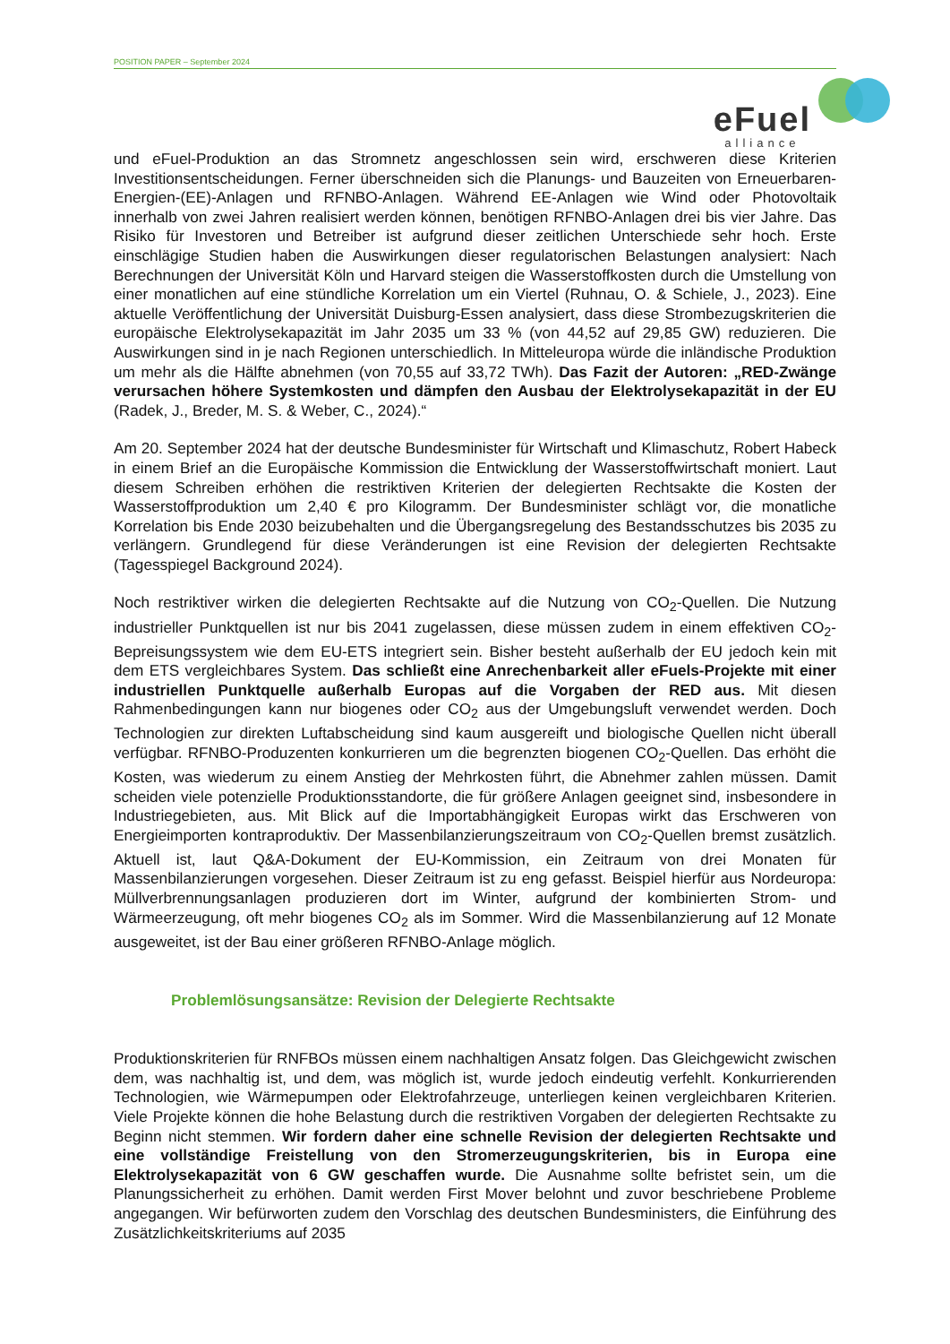POSITION PAPER – September 2024
eFuel
alliance
und eFuel-Produktion an das Stromnetz angeschlossen sein wird, erschweren diese Kriterien Investitionsentscheidungen. Ferner überschneiden sich die Planungs- und Bauzeiten von Erneuerbaren-Energien-(EE)-Anlagen und RFNBO-Anlagen. Während EE-Anlagen wie Wind oder Photovoltaik innerhalb von zwei Jahren realisiert werden können, benötigen RFNBO-Anlagen drei bis vier Jahre. Das Risiko für Investoren und Betreiber ist aufgrund dieser zeitlichen Unterschiede sehr hoch. Erste einschlägige Studien haben die Auswirkungen dieser regulatorischen Belastungen analysiert: Nach Berechnungen der Universität Köln und Harvard steigen die Wasserstoffkosten durch die Umstellung von einer monatlichen auf eine stündliche Korrelation um ein Viertel (Ruhnau, O. & Schiele, J., 2023). Eine aktuelle Veröffentlichung der Universität Duisburg-Essen analysiert, dass diese Strombezugskriterien die europäische Elektrolysekapazität im Jahr 2035 um 33 % (von 44,52 auf 29,85 GW) reduzieren. Die Auswirkungen sind in je nach Regionen unterschiedlich. In Mitteleuropa würde die inländische Produktion um mehr als die Hälfte abnehmen (von 70,55 auf 33,72 TWh). Das Fazit der Autoren: „RED-Zwänge verursachen höhere Systemkosten und dämpfen den Ausbau der Elektrolysekapazität in der EU (Radek, J., Breder, M. S. & Weber, C., 2024).“
Am 20. September 2024 hat der deutsche Bundesminister für Wirtschaft und Klimaschutz, Robert Habeck in einem Brief an die Europäische Kommission die Entwicklung der Wasserstoffwirtschaft moniert. Laut diesem Schreiben erhöhen die restriktiven Kriterien der delegierten Rechtsakte die Kosten der Wasserstoffproduktion um 2,40 € pro Kilogramm. Der Bundesminister schlägt vor, die monatliche Korrelation bis Ende 2030 beizubehalten und die Übergangsregelung des Bestandsschutzes bis 2035 zu verlängern. Grundlegend für diese Veränderungen ist eine Revision der delegierten Rechtsakte (Tagesspiegel Background 2024).
Noch restriktiver wirken die delegierten Rechtsakte auf die Nutzung von CO<sub>2</sub>-Quellen. Die Nutzung industrieller Punktquellen ist nur bis 2041 zugelassen, diese müssen zudem in einem effektiven CO<sub>2</sub>-Bepreisungssystem wie dem EU-ETS integriert sein. Bisher besteht außerhalb der EU jedoch kein mit dem ETS vergleichbares System. Das schließt eine Anrechenbarkeit aller eFuels-Projekte mit einer industriellen Punktquelle außerhalb Europas auf die Vorgaben der RED aus. Mit diesen Rahmenbedingungen kann nur biogenes oder CO<sub>2</sub> aus der Umgebungsluft verwendet werden. Doch Technologien zur direkten Luftabscheidung sind kaum ausgereift und biologische Quellen nicht überall verfügbar. RFNBO-Produzenten konkurrieren um die begrenzten biogenen CO<sub>2</sub>-Quellen. Das erhöht die Kosten, was wiederum zu einem Anstieg der Mehrkosten führt, die Abnehmer zahlen müssen. Damit scheiden viele potenzielle Produktionsstandorte, die für größere Anlagen geeignet sind, insbesondere in Industriegebieten, aus. Mit Blick auf die Importabhängigkeit Europas wirkt das Erschweren von Energieimporten kontraproduktiv. Der Massenbilanzierungszeitraum von CO<sub>2</sub>-Quellen bremst zusätzlich. Aktuell ist, laut Q&A-Dokument der EU-Kommission, ein Zeitraum von drei Monaten für Massenbilanzierungen vorgesehen. Dieser Zeitraum ist zu eng gefasst. Beispiel hierfür aus Nordeuropa: Müllverbrennungsanlagen produzieren dort im Winter, aufgrund der kombinierten Strom- und Wärmeerzeugung, oft mehr biogenes CO<sub>2</sub> als im Sommer. Wird die Massenbilanzierung auf 12 Monate ausgeweitet, ist der Bau einer größeren RFNBO-Anlage möglich.
Problemlösungsansätze: Revision der Delegierte Rechtsakte
Produktionskriterien für RNFBOs müssen einem nachhaltigen Ansatz folgen. Das Gleichgewicht zwischen dem, was nachhaltig ist, und dem, was möglich ist, wurde jedoch eindeutig verfehlt. Konkurrierenden Technologien, wie Wärmepumpen oder Elektrofahrzeuge, unterliegen keinen vergleichbaren Kriterien. Viele Projekte können die hohe Belastung durch die restriktiven Vorgaben der delegierten Rechtsakte zu Beginn nicht stemmen. Wir fordern daher eine schnelle Revision der delegierten Rechtsakte und eine vollständige Freistellung von den Stromerzeugungskriterien, bis in Europa eine Elektrolysekapazität von 6 GW geschaffen wurde. Die Ausnahme sollte befristet sein, um die Planungssicherheit zu erhöhen. Damit werden First Mover belohnt und zuvor beschriebene Probleme angegangen. Wir befürworten zudem den Vorschlag des deutschen Bundesministers, die Einführung des Zusätzlichkeitskriteriums auf 2035